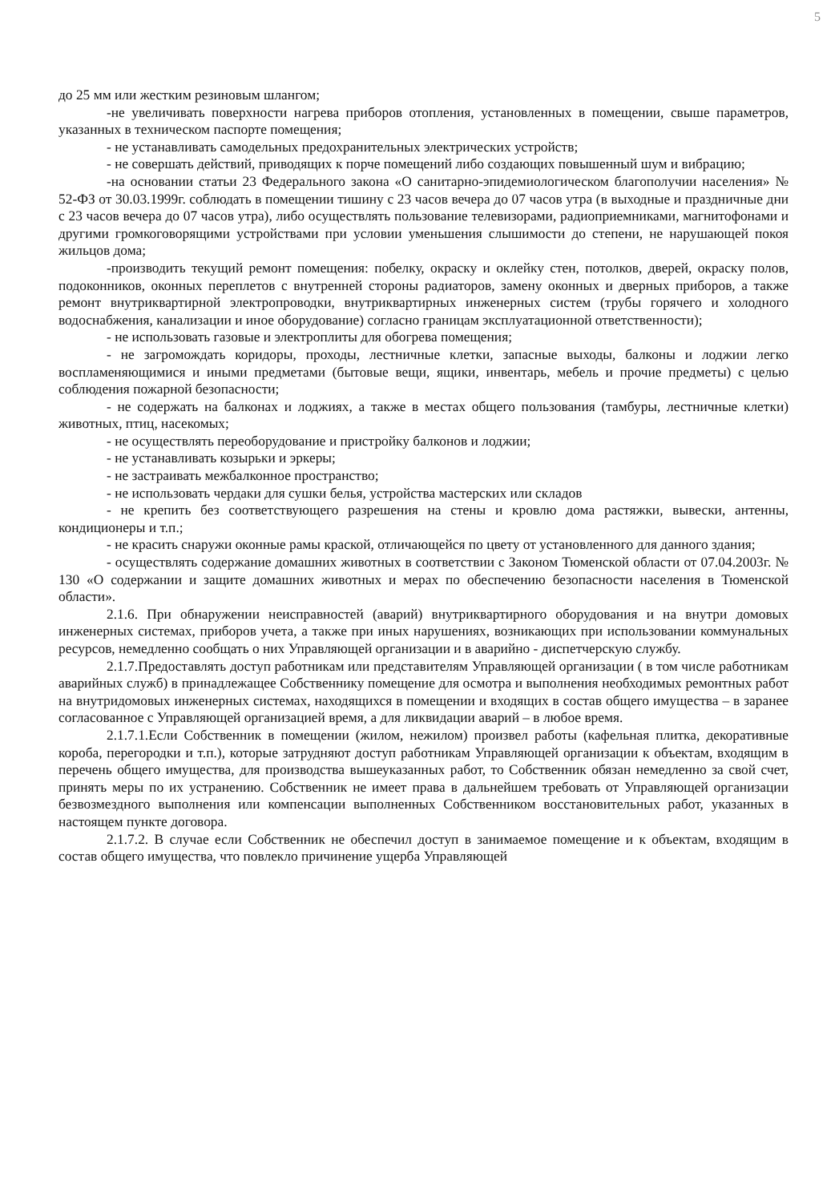5
до 25 мм или жестким резиновым шлангом;
-не увеличивать поверхности нагрева приборов отопления, установленных в помещении, свыше параметров, указанных в техническом паспорте помещения;
- не устанавливать самодельных предохранительных электрических устройств;
- не совершать действий, приводящих к порче помещений либо создающих повышенный шум и вибрацию;
-на основании статьи 23 Федерального закона «О санитарно-эпидемиологическом благополучии населения» № 52-ФЗ от 30.03.1999г. соблюдать в помещении тишину с 23 часов вечера до 07 часов утра (в выходные и праздничные дни с 23 часов вечера до 07 часов утра), либо осуществлять пользование телевизорами, радиоприемниками, магнитофонами и другими громкоговорящими устройствами при условии уменьшения слышимости до степени, не нарушающей покоя жильцов дома;
-производить текущий ремонт помещения: побелку, окраску и оклейку стен, потолков, дверей, окраску полов, подоконников, оконных переплетов с внутренней стороны радиаторов, замену оконных и дверных приборов, а также ремонт внутриквартирной электропроводки, внутриквартирных инженерных систем (трубы горячего и холодного водоснабжения, канализации и иное оборудование) согласно границам эксплуатационной ответственности);
- не использовать газовые и электроплиты для обогрева помещения;
- не загромождать коридоры, проходы, лестничные клетки, запасные выходы, балконы и лоджии легко воспламеняющимися и иными предметами (бытовые вещи, ящики, инвентарь, мебель и прочие предметы) с целью соблюдения пожарной безопасности;
- не содержать на балконах и лоджиях, а также в местах общего пользования (тамбуры, лестничные клетки) животных, птиц, насекомых;
- не осуществлять переоборудование и пристройку балконов и лоджии;
- не устанавливать козырьки и эркеры;
- не застраивать межбалконное пространство;
- не использовать чердаки для сушки белья, устройства мастерских или складов
- не крепить без соответствующего разрешения на стены и кровлю дома растяжки, вывески, антенны, кондиционеры и т.п.;
- не красить снаружи оконные рамы краской, отличающейся по цвету от установленного для данного здания;
- осуществлять содержание домашних животных в соответствии с Законом Тюменской области от 07.04.2003г. № 130 «О содержании и защите домашних животных и мерах по обеспечению безопасности населения в Тюменской области».
2.1.6. При обнаружении неисправностей (аварий) внутриквартирного оборудования и на внутри домовых инженерных системах, приборов учета, а также при иных нарушениях, возникающих при использовании коммунальных ресурсов, немедленно сообщать о них Управляющей организации и в аварийно - диспетчерскую службу.
2.1.7.Предоставлять доступ работникам или представителям Управляющей организации ( в том числе работникам аварийных служб) в принадлежащее Собственнику помещение для осмотра и выполнения необходимых ремонтных работ на внутридомовых инженерных системах, находящихся в помещении и входящих в состав общего имущества – в заранее согласованное с Управляющей организацией время, а для ликвидации аварий – в любое время.
2.1.7.1.Если Собственник в помещении (жилом, нежилом) произвел работы (кафельная плитка, декоративные короба, перегородки и т.п.), которые затрудняют доступ работникам Управляющей организации к объектам, входящим в перечень общего имущества, для производства вышеуказанных работ, то Собственник обязан немедленно за свой счет, принять меры по их устранению. Собственник не имеет права в дальнейшем требовать от Управляющей организации безвозмездного выполнения или компенсации выполненных Собственником восстановительных работ, указанных в настоящем пункте договора.
2.1.7.2. В случае если Собственник не обеспечил доступ в занимаемое помещение и к объектам, входящим в состав общего имущества, что повлекло причинение ущерба Управляющей